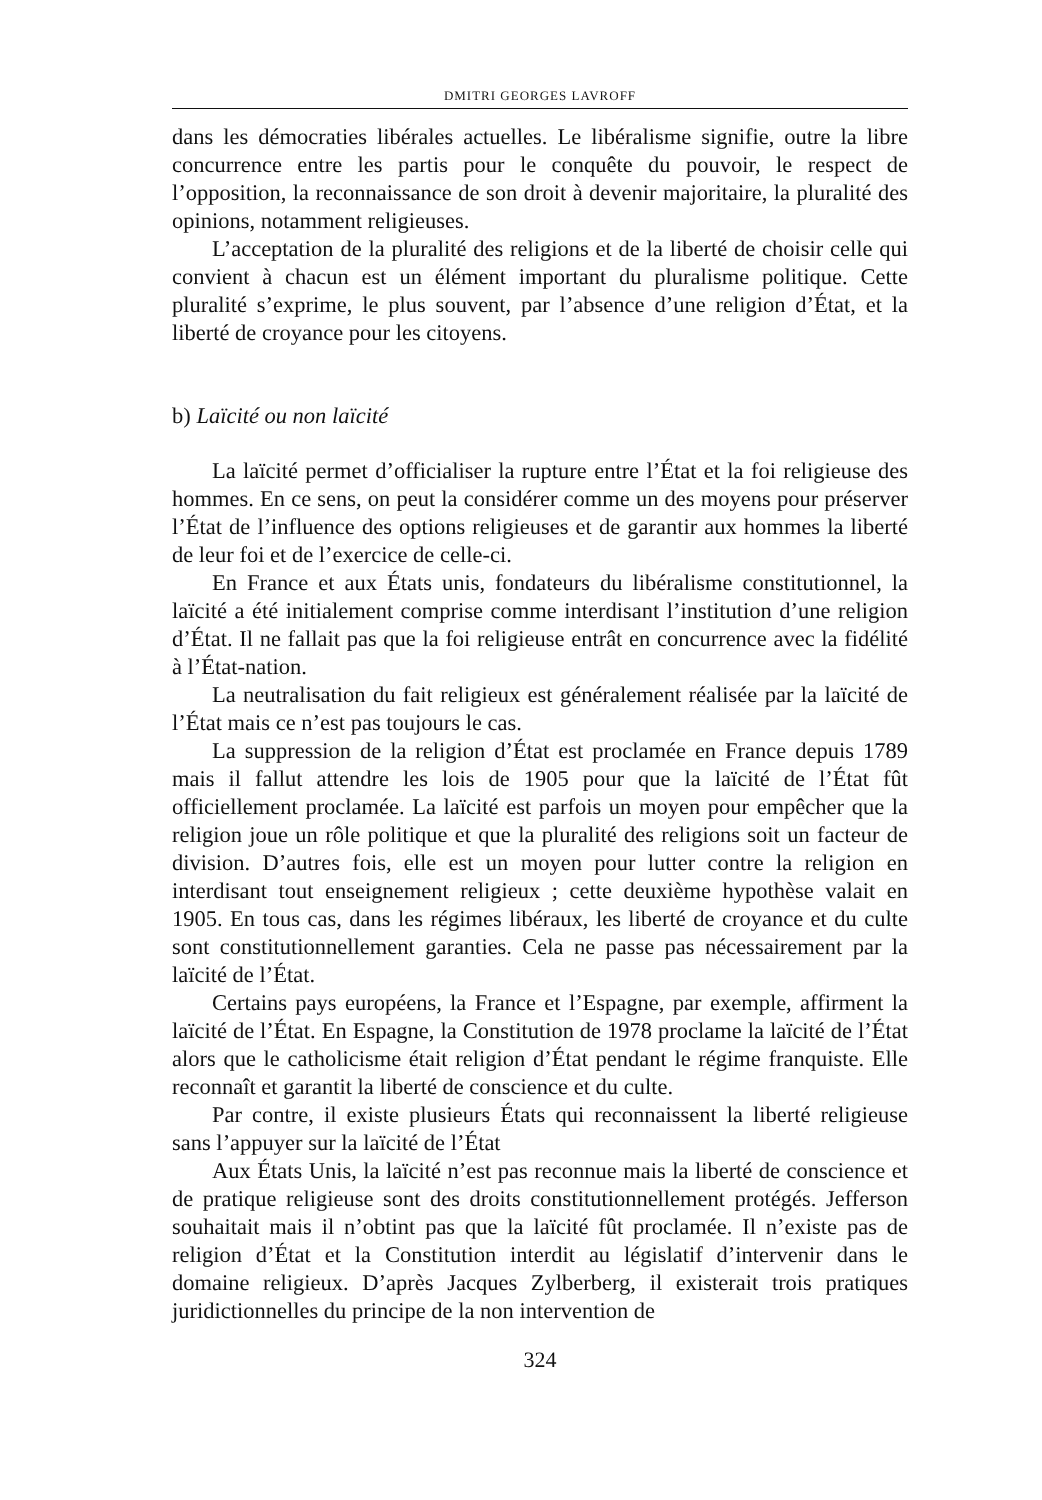DMITRI GEORGES LAVROFF
dans les démocraties libérales actuelles. Le libéralisme signifie, outre la libre concurrence entre les partis pour le conquête du pouvoir, le respect de l’opposition, la reconnaissance de son droit à devenir majoritaire, la pluralité des opinions, notamment religieuses.
L’acceptation de la pluralité des religions et de la liberté de choisir celle qui convient à chacun est un élément important du pluralisme politique. Cette pluralité s’exprime, le plus souvent, par l’absence d’une religion d’État, et la liberté de croyance pour les citoyens.
b) Laïcité ou non laïcité
La laïcité permet d’officialiser la rupture entre l’État et la foi religieuse des hommes. En ce sens, on peut la considérer comme un des moyens pour préserver l’État de l’influence des options religieuses et de garantir aux hommes la liberté de leur foi et de l’exercice de celle-ci.
En France et aux États unis, fondateurs du libéralisme constitutionnel, la laïcité a été initialement comprise comme interdisant l’institution d’une religion d’État. Il ne fallait pas que la foi religieuse entrât en concurrence avec la fidélité à l’État-nation.
La neutralisation du fait religieux est généralement réalisée par la laïcité de l’État mais ce n’est pas toujours le cas.
La suppression de la religion d’État est proclamée en France depuis 1789 mais il fallut attendre les lois de 1905 pour que la laïcité de l’État fût officiellement proclamée. La laïcité est parfois un moyen pour empêcher que la religion joue un rôle politique et que la pluralité des religions soit un facteur de division. D’autres fois, elle est un moyen pour lutter contre la religion en interdisant tout enseignement religieux ; cette deuxième hypothèse valait en 1905. En tous cas, dans les régimes libéraux, les liberté de croyance et du culte sont constitutionnellement garanties. Cela ne passe pas nécessairement par la laïcité de l’État.
Certains pays européens, la France et l’Espagne, par exemple, affirment la laïcité de l’État. En Espagne, la Constitution de 1978 proclame la laïcité de l’État alors que le catholicisme était religion d’État pendant le régime franquiste. Elle reconnaît et garantit la liberté de conscience et du culte.
Par contre, il existe plusieurs États qui reconnaissent la liberté religieuse sans l’appuyer sur la laïcité de l’État
Aux États Unis, la laïcité n’est pas reconnue mais la liberté de conscience et de pratique religieuse sont des droits constitutionnellement protégés. Jefferson souhaitait mais il n’obtint pas que la laïcité fût proclamée. Il n’existe pas de religion d’État et la Constitution interdit au législatif d’intervenir dans le domaine religieux. D’après Jacques Zylberberg, il existerait trois pratiques juridictionnelles du principe de la non intervention de
324